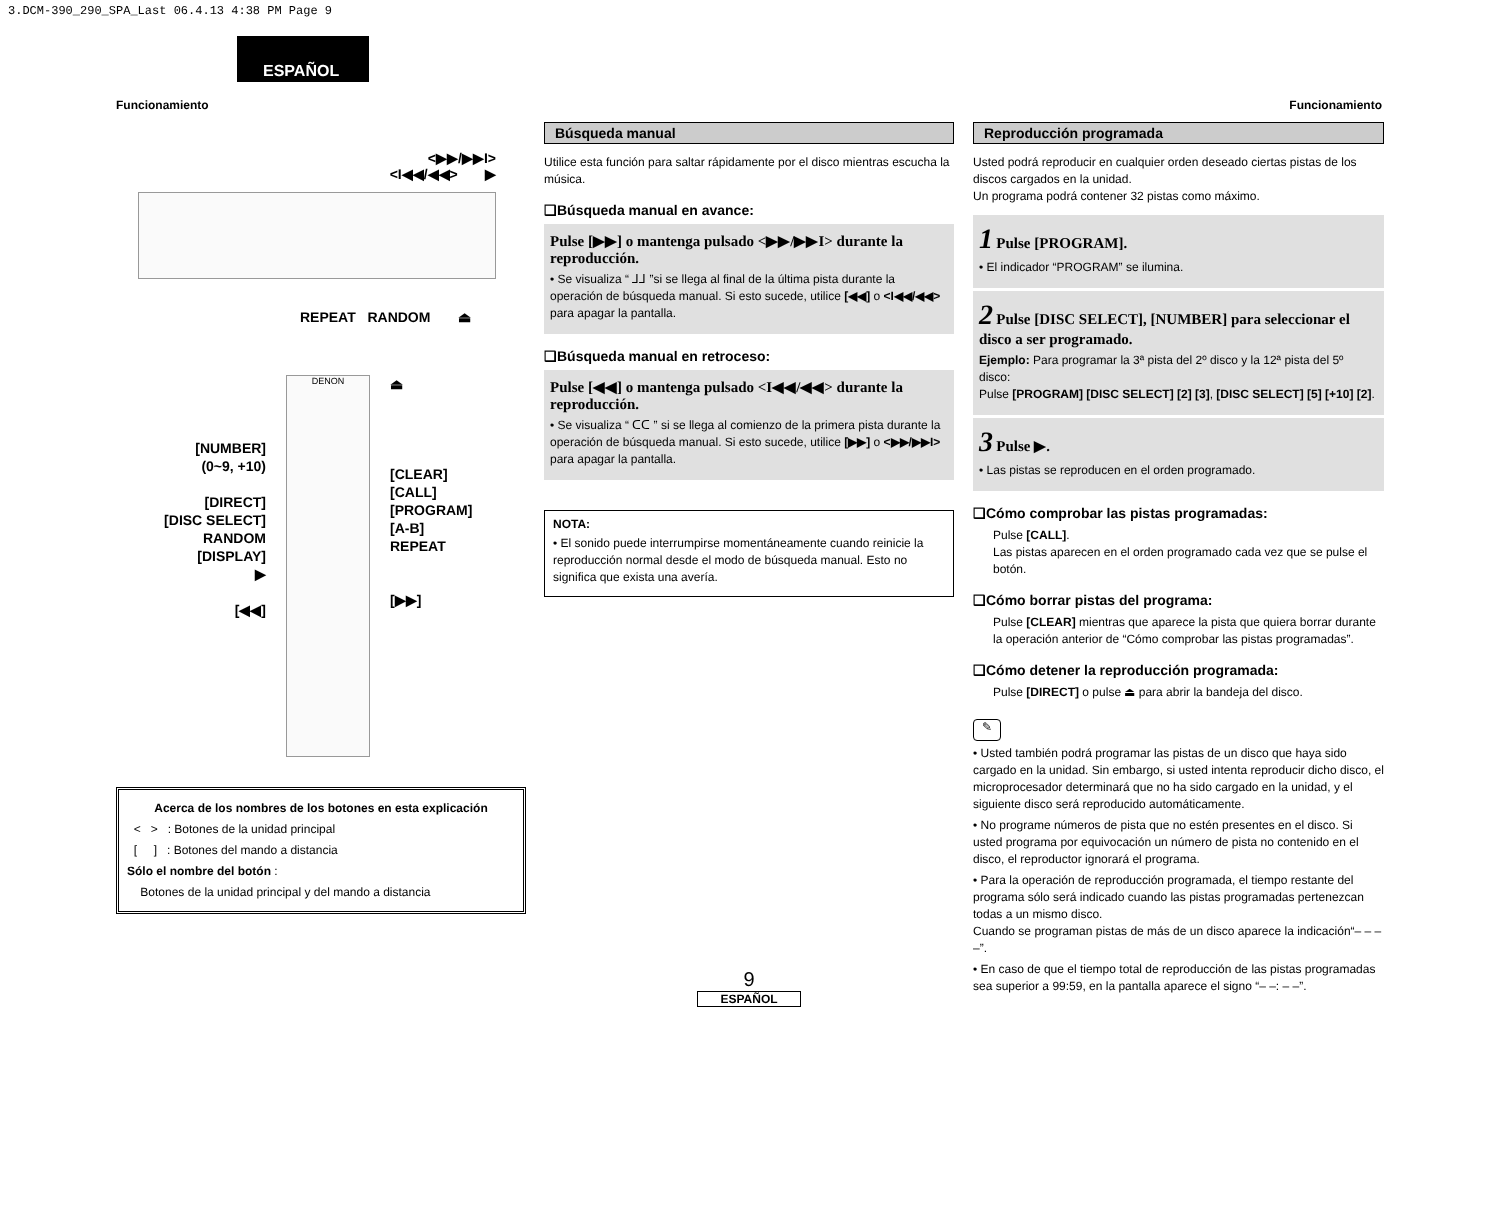3.DCM-390_290_SPA_Last 06.4.13 4:38 PM Page 9
ESPAÑOL
Funcionamiento Funcionamiento
<▶▶/▶▶I>
<I◀◀/◀◀> ▶
REPEAT RANDOM ⏏
[NUMBER]
(0~9, +10)
[DIRECT]
[DISC SELECT]
RANDOM
[DISPLAY]
▶
[◀◀]
DENON
⏏
[CLEAR]
[CALL]
[PROGRAM]
[A-B]
REPEAT
[▶▶]
Acerca de los nombres de los botones en esta explicación
< > : Botones de la unidad principal
[ ] : Botones del mando a distancia
Sólo el nombre del botón :
Botones de la unidad principal y del mando a distancia
Búsqueda manual
Utilice esta función para saltar rápidamente por el disco mientras escucha la música.
❑Búsqueda manual en avance:
Pulse [▶▶] o mantenga pulsado <▶▶/▶▶I> durante la reproducción.
• Se visualiza “ ⅃⅃ ”si se llega al final de la última pista durante la operación de búsqueda manual. Si esto sucede, utilice [◀◀] o <I◀◀/◀◀> para apagar la pantalla.
❑Búsqueda manual en retroceso:
Pulse [◀◀] o mantenga pulsado <I◀◀/◀◀> durante la reproducción.
• Se visualiza “ ᑕᑕ ” si se llega al comienzo de la primera pista durante la operación de búsqueda manual. Si esto sucede, utilice [▶▶] o <▶▶/▶▶I> para apagar la pantalla.
NOTA:
• El sonido puede interrumpirse momentáneamente cuando reinicie la reproducción normal desde el modo de búsqueda manual. Esto no significa que exista una avería.
Reproducción programada
Usted podrá reproducir en cualquier orden deseado ciertas pistas de los discos cargados en la unidad.
Un programa podrá contener 32 pistas como máximo.
1 Pulse [PROGRAM].
• El indicador “PROGRAM” se ilumina.
2 Pulse [DISC SELECT], [NUMBER] para seleccionar el disco a ser programado.
Ejemplo: Para programar la 3ª pista del 2º disco y la 12ª pista del 5º disco:
Pulse [PROGRAM] [DISC SELECT] [2] [3], [DISC SELECT] [5] [+10] [2].
3 Pulse ▶.
• Las pistas se reproducen en el orden programado.
❑Cómo comprobar las pistas programadas:
Pulse [CALL].
Las pistas aparecen en el orden programado cada vez que se pulse el botón.
❑Cómo borrar pistas del programa:
Pulse [CLEAR] mientras que aparece la pista que quiera borrar durante la operación anterior de “Cómo comprobar las pistas programadas”.
❑Cómo detener la reproducción programada:
Pulse [DIRECT] o pulse ⏏ para abrir la bandeja del disco.
✎
• Usted también podrá programar las pistas de un disco que haya sido cargado en la unidad. Sin embargo, si usted intenta reproducir dicho disco, el microprocesador determinará que no ha sido cargado en la unidad, y el siguiente disco será reproducido automáticamente.
• No programe números de pista que no estén presentes en el disco. Si usted programa por equivocación un número de pista no contenido en el disco, el reproductor ignorará el programa.
• Para la operación de reproducción programada, el tiempo restante del programa sólo será indicado cuando las pistas programadas pertenezcan todas a un mismo disco.
Cuando se programan pistas de más de un disco aparece la indicación“– – – –”.
• En caso de que el tiempo total de reproducción de las pistas programadas sea superior a 99:59, en la pantalla aparece el signo “– –: – –”.
9
ESPAÑOL